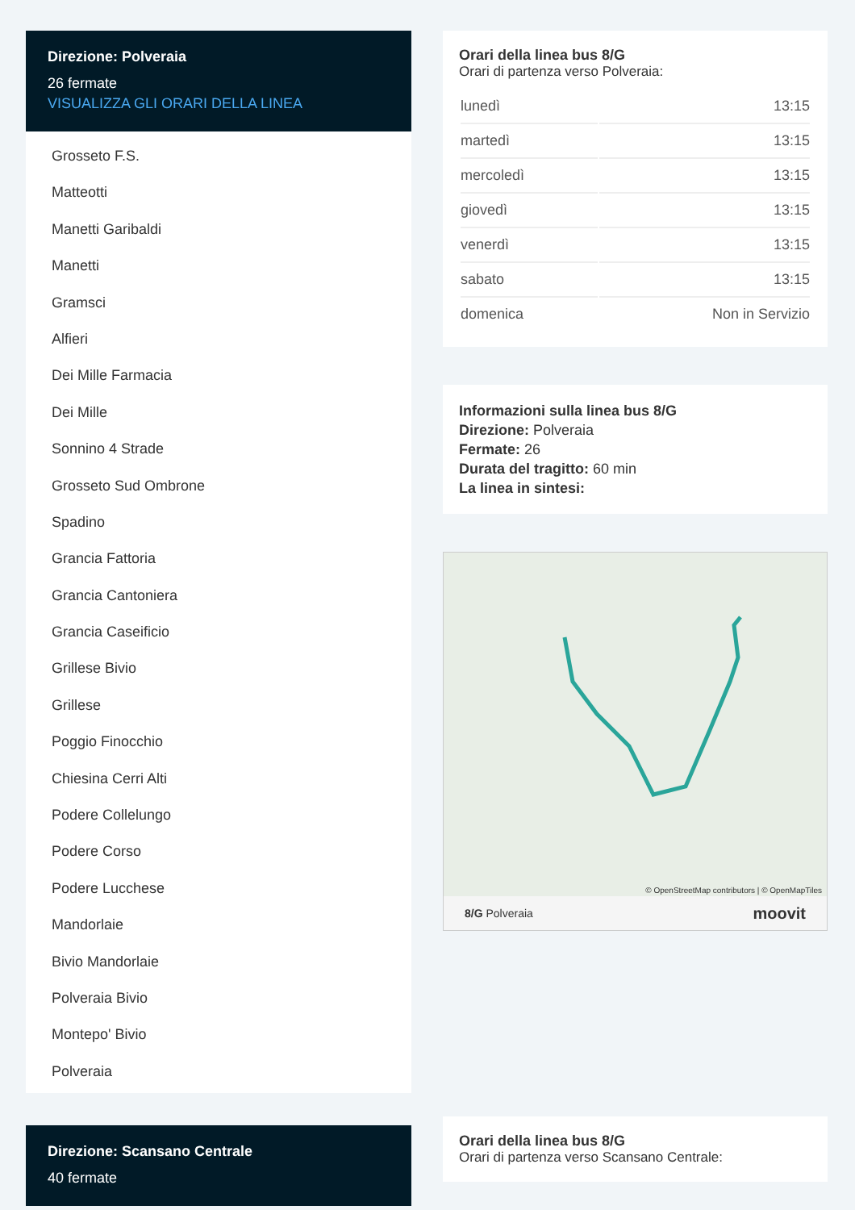Direzione: Polveraia
26 fermate
VISUALIZZA GLI ORARI DELLA LINEA
Grosseto F.S.
Matteotti
Manetti Garibaldi
Manetti
Gramsci
Alfieri
Dei Mille Farmacia
Dei Mille
Sonnino 4 Strade
Grosseto Sud Ombrone
Spadino
Grancia Fattoria
Grancia Cantoniera
Grancia Caseificio
Grillese Bivio
Grillese
Poggio Finocchio
Chiesina Cerri Alti
Podere Collelungo
Podere Corso
Podere Lucchese
Mandorlaie
Bivio Mandorlaie
Polveraia Bivio
Montepo' Bivio
Polveraia
Direzione: Scansano Centrale
40 fermate
Orari della linea bus 8/G
Orari di partenza verso Polveraia:
| lunedì | 13:15 |
| martedì | 13:15 |
| mercoledì | 13:15 |
| giovedì | 13:15 |
| venerdì | 13:15 |
| sabato | 13:15 |
| domenica | Non in Servizio |
Informazioni sulla linea bus 8/G
Direzione: Polveraia
Fermate: 26
Durata del tragitto: 60 min
La linea in sintesi:
© OpenStreetMap contributors | © OpenMapTiles
8/G Polveraia moovit
Orari della linea bus 8/G
Orari di partenza verso Scansano Centrale: